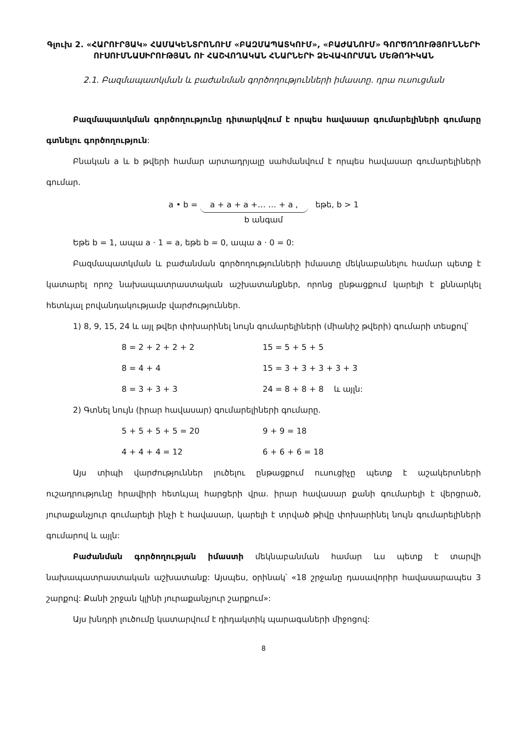Գլուխ 2. «ՀԱՐՈՒՐՅԱԿ» ՀԱՄԱԿԵՆՏՐՈՆՈՒՄ «ԲԱԶՄԱՊԱՏԿՈՒՄ», «ԲԱԺԱՆՈՒՄ» ԳՈՐԾՈՂՈՒԹՅՈՒՆՆԵՐԻ ՈՒՍՈՒՄՆԱՍԻՐՈՒԹՅԱՆ ՈՒ ՀԱՇՎՈՂԱԿԱՆ ՀՆԱՐՆԵՐԻ ՁԵՎԱՎՈՐՄԱՆ ՄԵԹՈԴԻԿԱՆ
2.1. Բազմապատկման և բաժանման գործողությունների իմաստը. դրա ուսուցման
Բազմապատկման գործողությունը դիտարկվում է որպես հավասար գումարելիների գումարը գտնելու գործողություն:
Բնական a և b թվերի համար արտադրյալը սահմանվում է որպես հավասար գումարելիների գումար.
a • b = a + a + a +… … + a , եթե, b > 1
b անգամ
Եթե b = 1, ապա a · 1 = a, եթե b = 0, ապա a · 0 = 0:
Բազմապատկման և բաժանման գործողությունների իմաստը մեկնաբանելու համար պետք է կատարել որոշ նախապատրաստական աշխատանքներ, որոնց ընթացքում կարելի է քննարկել հետևյալ բովանդակությամբ վարժություններ.
1) 8, 9, 15, 24 և այլ թվեր փոխարինել նույն գումարելիների (միանիշ թվերի) գումարի տեսքով՝
8 = 2 + 2 + 2 + 2 15 = 5 + 5 + 5 8 = 4 + 4 15 = 3 + 3 + 3 + 3 + 3 8 = 3 + 3 + 3 24 = 8 + 8 + 8 և այլն:
2) Գտնել նույն (իրար հավասար) գումարելիների գումարը.
5 + 5 + 5 + 5 = 20 9 + 9 = 18 4 + 4 + 4 = 12 6 + 6 + 6 = 18
Այս տիպի վարժություններ լուծելու ընթացքում ուսուցիչը պետք է աշակերտների ուշադրությունը հրավիրի հետևյալ հարցերի վրա. իրար հավասար քանի գումարելի է վերցրած, յուրաքանչյուր գումարելի ինչի է հավասար, կարելի է տրված թիվը փոխարինել նույն գումարելիների գումարով և այլն:
Բաժանման գործողության իմաստի մեկնաբանման համար ևս պետք է տարվի նախապատրաստական աշխատանք: Այսպես, օրինակ՝ «18 շրջանը դասավորիր հավասարապես 3 շարքով: Քանի շրջան կլինի յուրաքանչյուր շարքում»:
Այս խնդրի լուծումը կատարվում է դիդակտիկ պարագաների միջոցով:
8